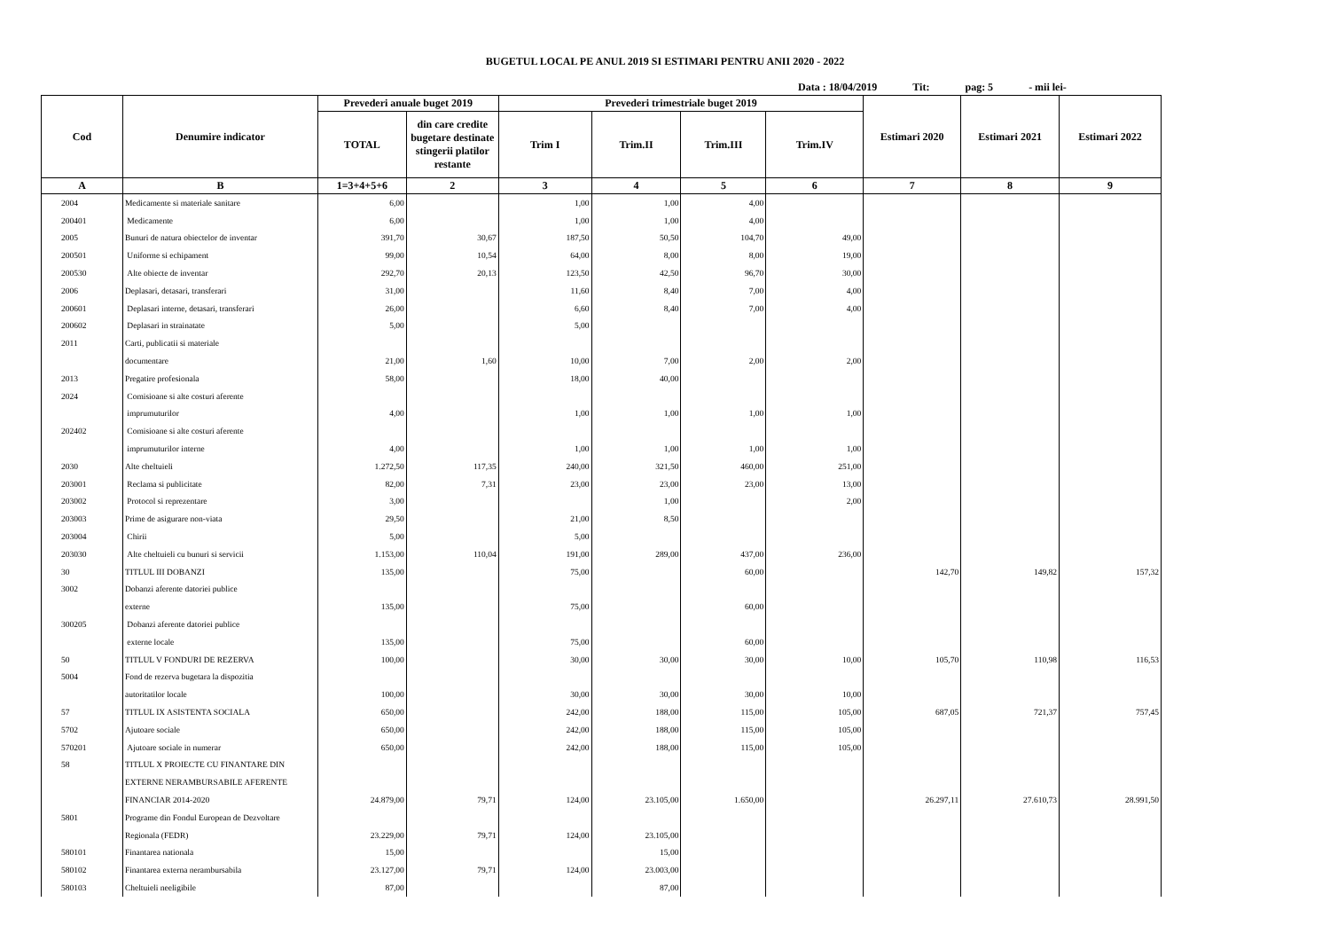BUGETUL LOCAL PE ANUL 2019 SI ESTIMARI PENTRU ANII 2020 - 2022
Data : 18/04/2019 Tit: pag: 5 - mii lei-
| Cod | Denumire indicator | Prevederi anuale buget 2019 | | Prevederi trimestriale buget 2019 | | | | Estimari 2020 | Estimari 2021 | Estimari 2022 |
| --- | --- | --- | --- | --- | --- | --- | --- | --- | --- | --- |
| | | TOTAL | din care credite bugetare destinate stingerii platilor restante | Trim I | Trim.II | Trim.III | Trim.IV | | | |
| A | B | 1=3+4+5+6 | 2 | 3 | 4 | 5 | 6 | 7 | 8 | 9 |
| 2004 | Medicamente si materiale sanitare | 6,00 | | 1,00 | 1,00 | 4,00 | | | | |
| 200401 | Medicamente | 6,00 | | 1,00 | 1,00 | 4,00 | | | | |
| 2005 | Bunuri de natura obiectelor de inventar | 391,70 | 30,67 | 187,50 | 50,50 | 104,70 | 49,00 | | | |
| 200501 | Uniforme si echipament | 99,00 | 10,54 | 64,00 | 8,00 | 8,00 | 19,00 | | | |
| 200530 | Alte obiecte de inventar | 292,70 | 20,13 | 123,50 | 42,50 | 96,70 | 30,00 | | | |
| 2006 | Deplasari, detasari, transferari | 31,00 | | 11,60 | 8,40 | 7,00 | 4,00 | | | |
| 200601 | Deplasari interne, detasari, transferari | 26,00 | | 6,60 | 8,40 | 7,00 | 4,00 | | | |
| 200602 | Deplasari in strainatate | 5,00 | | 5,00 | | | | | | |
| 2011 | Carti, publicatii si materiale | | | | | | | | | |
| | documentare | 21,00 | 1,60 | 10,00 | 7,00 | 2,00 | 2,00 | | | |
| 2013 | Pregatire profesionala | 58,00 | | 18,00 | 40,00 | | | | | |
| 2024 | Comisioane si alte costuri aferente | | | | | | | | | |
| | imprumuturilor | 4,00 | | 1,00 | 1,00 | 1,00 | 1,00 | | | |
| 202402 | Comisioane si alte costuri aferente | | | | | | | | | |
| | imprumuturilor interne | 4,00 | | 1,00 | 1,00 | 1,00 | 1,00 | | | |
| 2030 | Alte cheltuieli | 1.272,50 | 117,35 | 240,00 | 321,50 | 460,00 | 251,00 | | | |
| 203001 | Reclama si publicitate | 82,00 | 7,31 | 23,00 | 23,00 | 23,00 | 13,00 | | | |
| 203002 | Protocol si reprezentare | 3,00 | | | 1,00 | | 2,00 | | | |
| 203003 | Prime de asigurare non-viata | 29,50 | | 21,00 | 8,50 | | | | | |
| 203004 | Chirii | 5,00 | | 5,00 | | | | | | |
| 203030 | Alte cheltuieli cu bunuri si servicii | 1.153,00 | 110,04 | 191,00 | 289,00 | 437,00 | 236,00 | | | |
| 30 | TITLUL III DOBANZI | 135,00 | | 75,00 | | 60,00 | | 142,70 | 149,82 | 157,32 |
| 3002 | Dobanzi aferente datoriei publice | | | | | | | | | |
| | externe | 135,00 | | 75,00 | | 60,00 | | | | |
| 300205 | Dobanzi aferente datoriei publice | | | | | | | | | |
| | externe locale | 135,00 | | 75,00 | | 60,00 | | | | |
| 50 | TITLUL V FONDURI DE REZERVA | 100,00 | | 30,00 | 30,00 | 30,00 | 10,00 | 105,70 | 110,98 | 116,53 |
| 5004 | Fond de rezerva bugetara la dispozitia | | | | | | | | | |
| | autoritatilor locale | 100,00 | | 30,00 | 30,00 | 30,00 | 10,00 | | | |
| 57 | TITLUL IX ASISTENTA SOCIALA | 650,00 | | 242,00 | 188,00 | 115,00 | 105,00 | 687,05 | 721,37 | 757,45 |
| 5702 | Ajutoare sociale | 650,00 | | 242,00 | 188,00 | 115,00 | 105,00 | | | |
| 570201 | Ajutoare sociale in numerar | 650,00 | | 242,00 | 188,00 | 115,00 | 105,00 | | | |
| 58 | TITLUL X PROIECTE CU FINANTARE DIN | | | | | | | | | |
| | EXTERNE NERAMBURSABILE AFERENTE | | | | | | | | | |
| | FINANCIAR 2014-2020 | 24.879,00 | 79,71 | 124,00 | 23.105,00 | 1.650,00 | | 26.297,11 | 27.610,73 | 28.991,50 |
| 5801 | Programe din Fondul European de Dezvoltare | | | | | | | | | |
| | Regionala (FEDR) | 23.229,00 | 79,71 | 124,00 | 23.105,00 | | | | | |
| 580101 | Finantarea nationala | 15,00 | | | 15,00 | | | | | |
| 580102 | Finantarea externa nerambursabila | 23.127,00 | 79,71 | 124,00 | 23.003,00 | | | | | |
| 580103 | Cheltuieli neeligibile | 87,00 | | | 87,00 | | | | | |